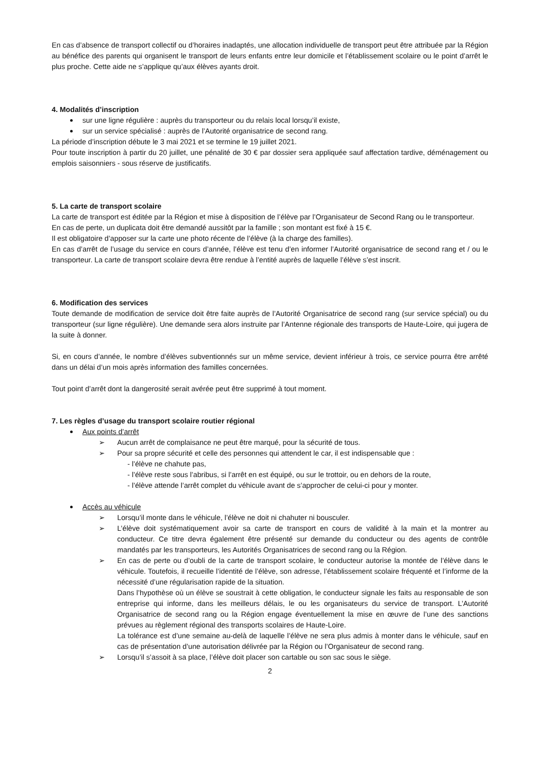En cas d’absence de transport collectif ou d’horaires inadaptés, une allocation individuelle de transport peut être attribuée par la Région au bénéfice des parents qui organisent le transport de leurs enfants entre leur domicile et l’établissement scolaire ou le point d’arrêt le plus proche. Cette aide ne s’applique qu’aux élèves ayants droit.
4. Modalités d’inscription
sur une ligne régulière : auprès du transporteur ou du relais local lorsqu’il existe,
sur un service spécialisé : auprès de l’Autorité organisatrice de second rang.
La période d’inscription débute le 3 mai 2021 et se termine le 19 juillet 2021.
Pour toute inscription à partir du 20 juillet, une pénalité de 30 € par dossier sera appliquée sauf affectation tardive, déménagement ou emplois saisonniers - sous réserve de justificatifs.
5. La carte de transport scolaire
La carte de transport est éditée par la Région et mise à disposition de l’élève par l’Organisateur de Second Rang ou le transporteur.
En cas de perte, un duplicata doit être demandé aussitôt par la famille ; son montant est fixé à 15 €.
Il est obligatoire d’apposer sur la carte une photo récente de l’élève (à la charge des familles).
En cas d’arrêt de l’usage du service en cours d’année, l’élève est tenu d’en informer l’Autorité organisatrice de second rang et / ou le transporteur. La carte de transport scolaire devra être rendue à l’entité auprès de laquelle l’élève s’est inscrit.
6. Modification des services
Toute demande de modification de service doit être faite auprès de l’Autorité Organisatrice de second rang (sur service spécial) ou du transporteur (sur ligne régulière). Une demande sera alors instruite par l’Antenne régionale des transports de Haute-Loire, qui jugera de la suite à donner.
Si, en cours d’année, le nombre d’élèves subventionnés sur un même service, devient inférieur à trois, ce service pourra être arrêté dans un délai d’un mois après information des familles concernées.
Tout point d’arrêt dont la dangerosité serait avérée peut être supprimé à tout moment.
7. Les règles d’usage du transport scolaire routier régional
Aux points d’arrêt
➢ Aucun arrêt de complaisance ne peut être marqué, pour la sécurité de tous.
➢ Pour sa propre sécurité et celle des personnes qui attendent le car, il est indispensable que :
- l’élève ne chahute pas,
- l’élève reste sous l’abribus, si l’arrêt en est équipé, ou sur le trottoir, ou en dehors de la route,
- l’élève attende l’arrêt complet du véhicule avant de s’approcher de celui-ci pour y monter.
Accès au véhicule
➢ Lorsqu’il monte dans le véhicule, l’élève ne doit ni chahuter ni bousculer.
➢ L’élève doit systématiquement avoir sa carte de transport en cours de validité à la main et la montrer au conducteur. Ce titre devra également être présenté sur demande du conducteur ou des agents de contrôle mandatés par les transporteurs, les Autorités Organisatrices de second rang ou la Région.
➢ En cas de perte ou d’oubli de la carte de transport scolaire, le conducteur autorise la montée de l’élève dans le véhicule. Toutefois, il recueille l’identité de l’élève, son adresse, l’établissement scolaire fréquenté et l’informe de la nécessité d’une régularisation rapide de la situation.
Dans l’hypothèse où un élève se soustrait à cette obligation, le conducteur signale les faits au responsable de son entreprise qui informe, dans les meilleurs délais, le ou les organisateurs du service de transport. L’Autorité Organisatrice de second rang ou la Région engage éventuellement la mise en œuvre de l’une des sanctions prévues au règlement régional des transports scolaires de Haute-Loire.
La tolérance est d’une semaine au-delà de laquelle l’élève ne sera plus admis à monter dans le véhicule, sauf en cas de présentation d’une autorisation délivrée par la Région ou l’Organisateur de second rang.
➢ Lorsqu’il s’assoit à sa place, l’élève doit placer son cartable ou son sac sous le siège.
2